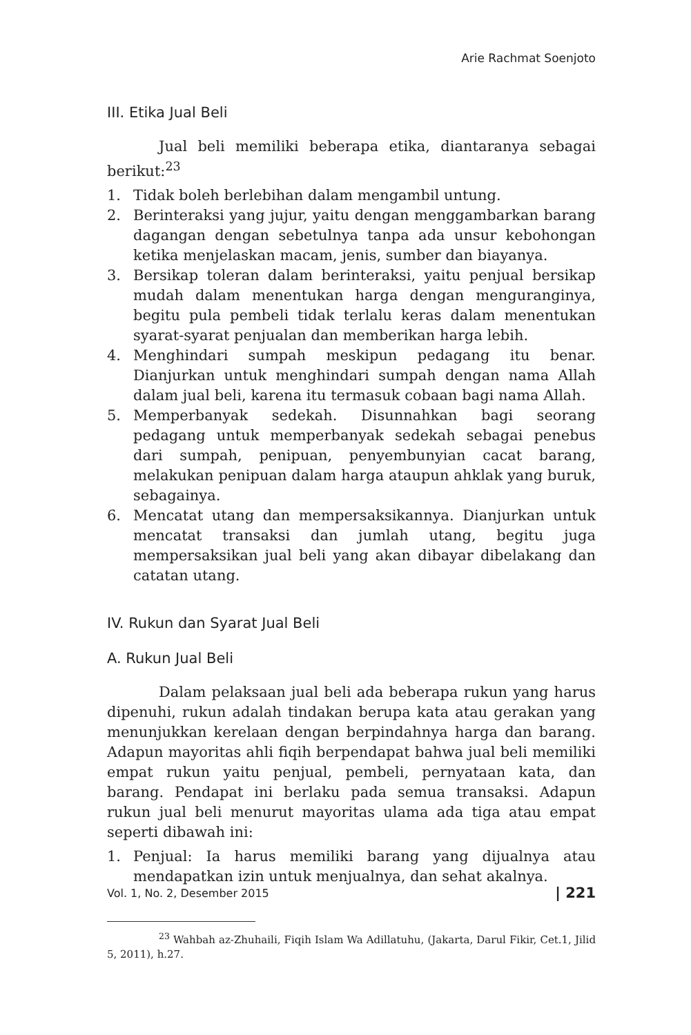Arie Rachmat Soenjoto
III. Etika Jual Beli
Jual beli memiliki beberapa etika, diantaranya sebagai berikut:<sup>23</sup>
1. Tidak boleh berlebihan dalam mengambil untung.
2. Berinteraksi yang jujur, yaitu dengan menggambarkan barang dagangan dengan sebetulnya tanpa ada unsur kebohongan ketika menjelaskan macam, jenis, sumber dan biayanya.
3. Bersikap toleran dalam berinteraksi, yaitu penjual bersikap mudah dalam menentukan harga dengan menguranginya, begitu pula pembeli tidak terlalu keras dalam menentukan syarat-syarat penjualan dan memberikan harga lebih.
4. Menghindari sumpah meskipun pedagang itu benar. Dianjurkan untuk menghindari sumpah dengan nama Allah dalam jual beli, karena itu termasuk cobaan bagi nama Allah.
5. Memperbanyak sedekah. Disunnahkan bagi seorang pedagang untuk memperbanyak sedekah sebagai penebus dari sumpah, penipuan, penyembunyian cacat barang, melakukan penipuan dalam harga ataupun ahklak yang buruk, sebagainya.
6. Mencatat utang dan mempersaksikannya. Dianjurkan untuk mencatat transaksi dan jumlah utang, begitu juga mempersaksikan jual beli yang akan dibayar dibelakang dan catatan utang.
IV. Rukun dan Syarat Jual Beli
A. Rukun Jual Beli
Dalam pelaksaan jual beli ada beberapa rukun yang harus dipenuhi, rukun adalah tindakan berupa kata atau gerakan yang menunjukkan kerelaan dengan berpindahnya harga dan barang. Adapun mayoritas ahli fiqih berpendapat bahwa jual beli memiliki empat rukun yaitu penjual, pembeli, pernyataan kata, dan barang. Pendapat ini berlaku pada semua transaksi. Adapun rukun jual beli menurut mayoritas ulama ada tiga atau empat seperti dibawah ini:
1. Penjual: Ia harus memiliki barang yang dijualnya atau mendapatkan izin untuk menjualnya, dan sehat akalnya.
<sup>23</sup> Wahbah az-Zhuhaili, Fiqih Islam Wa Adillatuhu, (Jakarta, Darul Fikir, Cet.1, Jilid 5, 2011), h.27.
Vol. 1, No. 2, Desember 2015 | 221